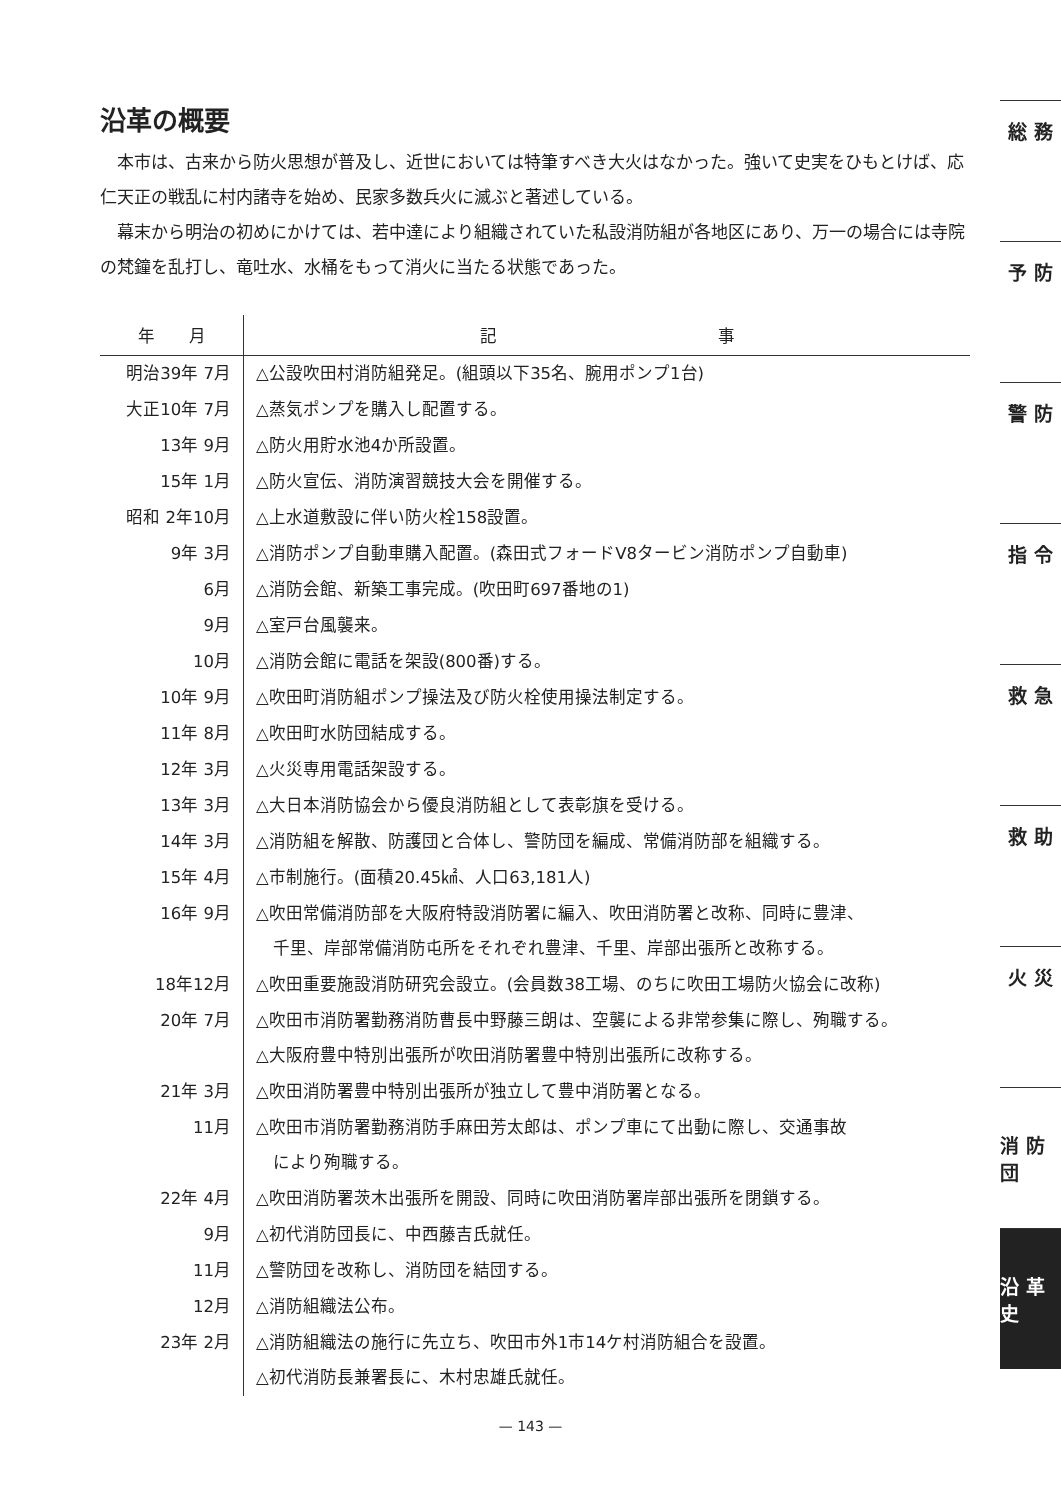沿革の概要
本市は、古来から防火思想が普及し、近世においては特筆すべき大火はなかった。強いて史実をひもとけば、応仁天正の戦乱に村内諸寺を始め、民家多数兵火に滅ぶと著述している。
幕末から明治の初めにかけては、若中達により組織されていた私設消防組が各地区にあり、万一の場合には寺院の梵鐘を乱打し、竜吐水、水桶をもって消火に当たる状態であった。
| 年 月 | 記 事 |
| --- | --- |
| 明治39年 7月 | △公設吹田村消防組発足。(組頭以下35名、腕用ポンプ1台) |
| 大正10年 7月 | △蒸気ポンプを購入し配置する。 |
| 13年 9月 | △防火用貯水池4か所設置。 |
| 15年 1月 | △防火宣伝、消防演習競技大会を開催する。 |
| 昭和 2年10月 | △上水道敷設に伴い防火栓158設置。 |
| 9年 3月 | △消防ポンプ自動車購入配置。(森田式フォードV8タービン消防ポンプ自動車) |
| 6月 | △消防会館、新築工事完成。(吹田町697番地の1) |
| 9月 | △室戸台風襲来。 |
| 10月 | △消防会館に電話を架設(800番)する。 |
| 10年 9月 | △吹田町消防組ポンプ操法及び防火栓使用操法制定する。 |
| 11年 8月 | △吹田町水防団結成する。 |
| 12年 3月 | △火災専用電話架設する。 |
| 13年 3月 | △大日本消防協会から優良消防組として表彰旗を受ける。 |
| 14年 3月 | △消防組を解散、防護団と合体し、警防団を編成、常備消防部を組織する。 |
| 15年 4月 | △市制施行。(面積20.45㎢、人口63,181人) |
| 16年 9月 | △吹田常備消防部を大阪府特設消防署に編入、吹田消防署と改称、同時に豊津、 千里、岸部常備消防屯所をそれぞれ豊津、千里、岸部出張所と改称する。 |
| 18年12月 | △吹田重要施設消防研究会設立。(会員数38工場、のちに吹田工場防火協会に改称) |
| 20年 7月 | △吹田市消防署勤務消防曹長中野藤三朗は、空襲による非常参集に際し、殉職する。 △大阪府豊中特別出張所が吹田消防署豊中特別出張所に改称する。 |
| 21年 3月 | △吹田消防署豊中特別出張所が独立して豊中消防署となる。 |
| 11月 | △吹田市消防署勤務消防手麻田芳太郎は、ポンプ車にて出動に際し、交通事故 により殉職する。 |
| 22年 4月 | △吹田消防署茨木出張所を開設、同時に吹田消防署岸部出張所を閉鎖する。 |
| 9月 | △初代消防団長に、中西藤吉氏就任。 |
| 11月 | △警防団を改称し、消防団を結団する。 |
| 12月 | △消防組織法公布。 |
| 23年 2月 | △消防組織法の施行に先立ち、吹田市外1市14ケ村消防組合を設置。 △初代消防長兼署長に、木村忠雄氏就任。 |
総 務
予 防
警 防
指 令
救 急
救 助
火 災
消 防 団
沿 革 史
— 143 —